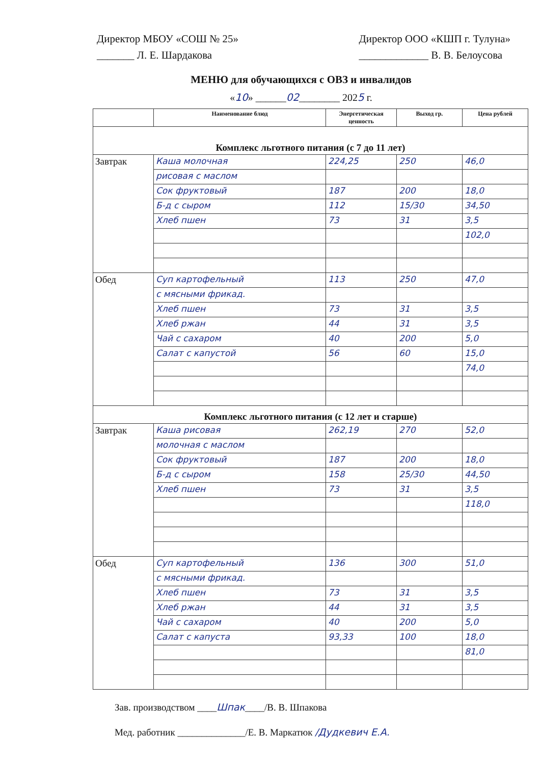Директор МБОУ «СОШ № 25»
_______ Л. Е. Шардакова
Директор ООО «КШП г. Тулуна»
_____________ В. В. Белоусова
МЕНЮ для обучающихся с ОВЗ и инвалидов
«10» ______02________ 2025 г.
| | Наименование блюд | Энергетическая ценность | Выход гр. | Цена рублей |
| --- | --- | --- | --- | --- |
| Комплекс льготного питания (с 7 до 11 лет) | | | | |
| Завтрак | Каша молочная | 224,25 | 250 | 46,0 |
| | рисовая с маслом | | | |
| | Сок фруктовый | 187 | 200 | 18,0 |
| | Б-д с сыром | 112 | 15/30 | 34,50 |
| | Хлеб пшен | 73 | 31 | 3,5 |
| | | | | 102,0 |
| Обед | Суп картофельный | 113 | 250 | 47,0 |
| | с мясными фрикад. | | | |
| | Хлеб пшен | 73 | 31 | 3,5 |
| | Хлеб ржан | 44 | 31 | 3,5 |
| | Чай с сахаром | 40 | 200 | 5,0 |
| | Салат с капустой | 56 | 60 | 15,0 |
| | | | | 74,0 |
| Комплекс льготного питания (с 12 лет и старше) | | | | |
| Завтрак | Каша рисовая | 262,19 | 270 | 52,0 |
| | молочная с маслом | | | |
| | Сок фруктовый | 187 | 200 | 18,0 |
| | Б-д с сыром | 158 | 25/30 | 44,50 |
| | Хлеб пшен | 73 | 31 | 3,5 |
| | | | | 118,0 |
| Обед | Суп картофельный | 136 | 300 | 51,0 |
| | с мясными фрикад. | | | |
| | Хлеб пшен | 73 | 31 | 3,5 |
| | Хлеб ржан | 44 | 31 | 3,5 |
| | Чай с сахаром | 40 | 200 | 5,0 |
| | Салат с капуста | 93,33 | 100 | 18,0 |
| | | | | 81,0 |
Зав. производством ____Шпак____/В. В. Шпакова
Мед. работник ______________/Е. В. Маркатюк /Дудкевич Е.А.